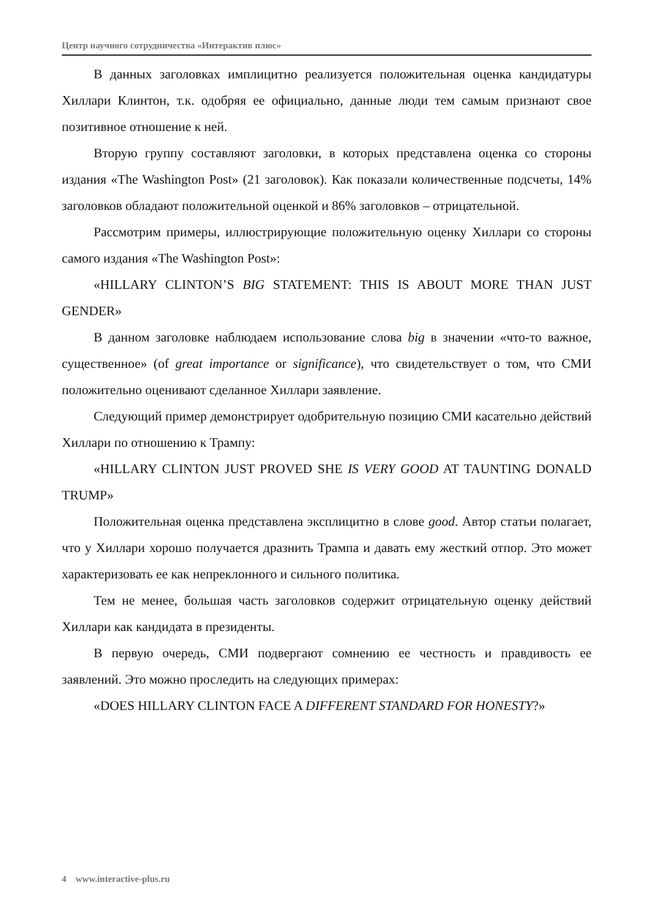Центр научного сотрудничества «Интерактив плюс»
В данных заголовках имплицитно реализуется положительная оценка кандидатуры Хиллари Клинтон, т.к. одобряя ее официально, данные люди тем самым признают свое позитивное отношение к ней.
Вторую группу составляют заголовки, в которых представлена оценка со стороны издания «The Washington Post» (21 заголовок). Как показали количественные подсчеты, 14% заголовков обладают положительной оценкой и 86% заголовков – отрицательной.
Рассмотрим примеры, иллюстрирующие положительную оценку Хиллари со стороны самого издания «The Washington Post»:
«HILLARY CLINTON’S BIG STATEMENT: THIS IS ABOUT MORE THAN JUST GENDER»
В данном заголовке наблюдаем использование слова big в значении «что-то важное, существенное» (of great importance or significance), что свидетельствует о том, что СМИ положительно оценивают сделанное Хиллари заявление.
Следующий пример демонстрирует одобрительную позицию СМИ касательно действий Хиллари по отношению к Трампу:
«HILLARY CLINTON JUST PROVED SHE IS VERY GOOD AT TAUNTING DONALD TRUMP»
Положительная оценка представлена эксплицитно в слове good. Автор статьи полагает, что у Хиллари хорошо получается дразнить Трампа и давать ему жесткий отпор. Это может характеризовать ее как непреклонного и сильного политика.
Тем не менее, большая часть заголовков содержит отрицательную оценку действий Хиллари как кандидата в президенты.
В первую очередь, СМИ подвергают сомнению ее честность и правдивость ее заявлений. Это можно проследить на следующих примерах:
«DOES HILLARY CLINTON FACE A DIFFERENT STANDARD FOR HONESTY?»
4 www.interactive-plus.ru